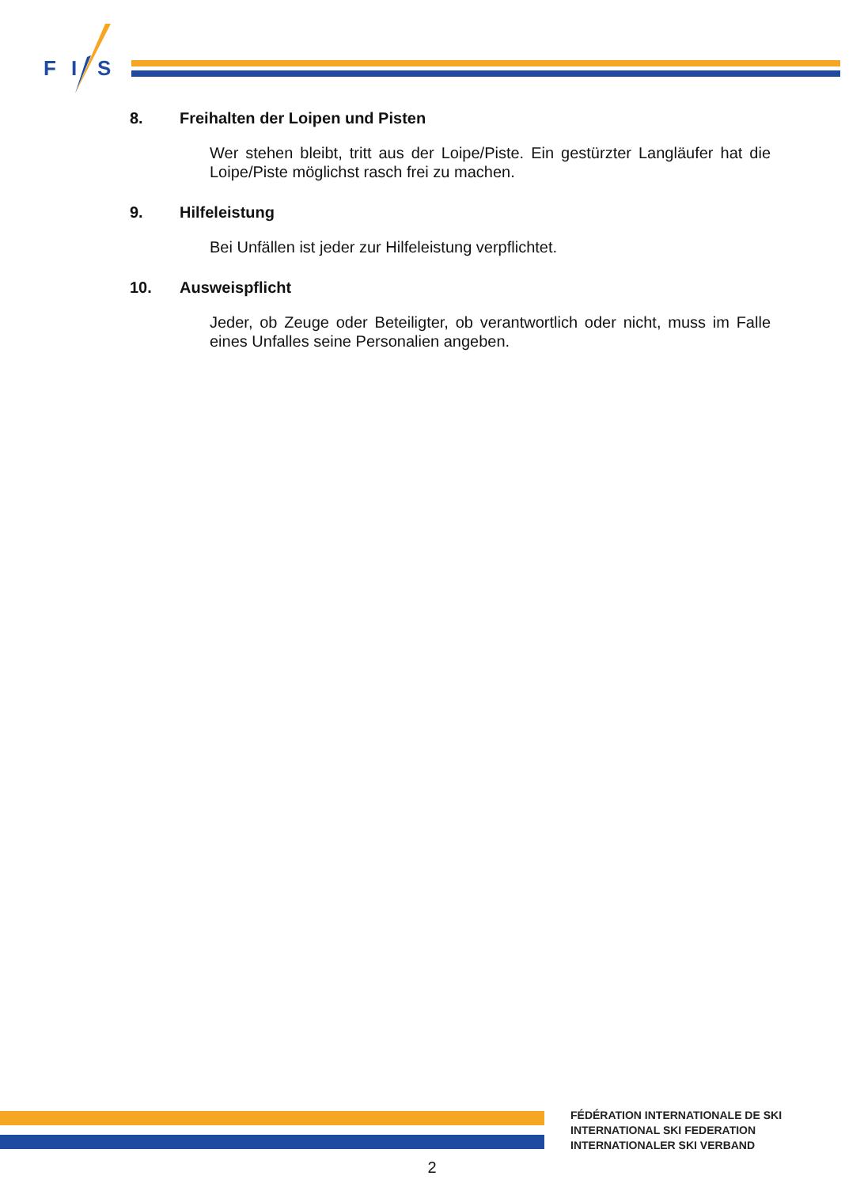F
I
S
8. Freihalten der Loipen und Pisten
Wer stehen bleibt, tritt aus der Loipe/Piste. Ein gestürzter Langläufer hat die Loipe/Piste möglichst rasch frei zu machen.
9. Hilfeleistung
Bei Unfällen ist jeder zur Hilfeleistung verpflichtet.
10. Ausweispflicht
Jeder, ob Zeuge oder Beteiligter, ob verantwortlich oder nicht, muss im Falle eines Unfalles seine Personalien angeben.
FÉDÉRATION INTERNATIONALE DE SKI
INTERNATIONAL SKI FEDERATION
INTERNATIONALER SKI VERBAND
2